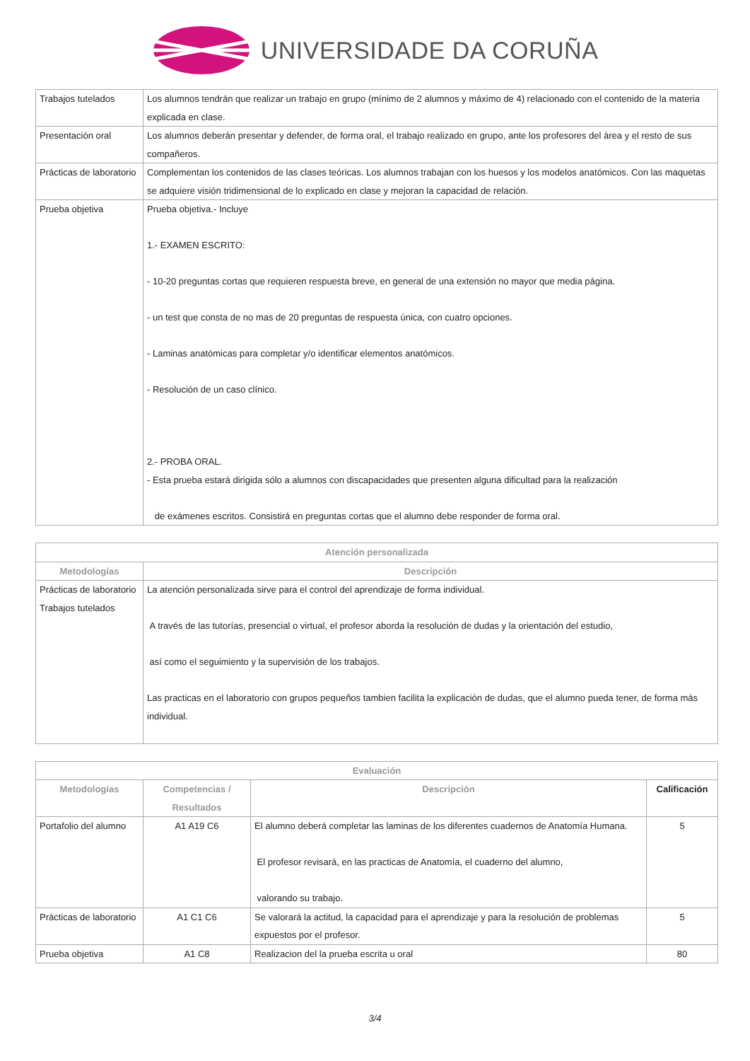UNIVERSIDADE DA CORUÑA
| Trabajos tutelados | Los alumnos tendrán que realizar un trabajo en grupo (mínimo de 2 alumnos y máximo de 4) relacionado con el contenido de la materia explicada en clase. |
| Presentación oral | Los alumnos deberán presentar y defender, de forma oral, el trabajo realizado en grupo, ante los profesores del área y el resto de sus compañeros. |
| Prácticas de laboratorio | Complementan los contenidos de las clases teóricas. Los alumnos trabajan con los huesos y los modelos anatómicos. Con las maquetas se adquiere visión tridimensional de lo explicado en clase y mejoran la capacidad de relación. |
| Prueba objetiva | Prueba objetiva.- Incluye 1.- EXAMEN ESCRITO: - 10-20 preguntas cortas que requieren respuesta breve, en general de una extensión no mayor que media página. - un test que consta de no mas de 20 preguntas de respuesta única, con cuatro opciones. - Laminas anatómicas para completar y/o identificar elementos anatómicos. - Resolución de un caso clínico. 2.- PROBA ORAL. - Esta prueba estará dirigida sólo a alumnos con discapacidades que presenten alguna dificultad para la realización de exámenes escritos. Consistirá en preguntas cortas que el alumno debe responder de forma oral. |
| Atención personalizada | |
| --- | --- |
| Metodologías | Descripción |
| Prácticas de laboratorio Trabajos tutelados | La atención personalizada sirve para el control del aprendizaje de forma individual. A través de las tutorías, presencial o virtual, el profesor aborda la resolución de dudas y la orientación del estudio, así como el seguimiento y la supervisión de los trabajos. Las practicas en el laboratorio con grupos pequeños tambien facilita la explicación de dudas, que el alumno pueda tener, de forma más individual. |
| Evaluación | | | |
| --- | --- | --- | --- |
| Metodologías | Competencias / Resultados | Descripción | Calificación |
| Portafolio del alumno | A1 A19 C6 | El alumno deberá completar las laminas de los diferentes cuadernos de Anatomía Humana. El profesor revisará, en las practicas de Anatomía, el cuaderno del alumno, valorando su trabajo. | 5 |
| Prácticas de laboratorio | A1 C1 C6 | Se valorará la actitud, la capacidad para el aprendizaje y para la resolución de problemas expuestos por el profesor. | 5 |
| Prueba objetiva | A1 C8 | Realizacion del la prueba escrita u oral | 80 |
3/4